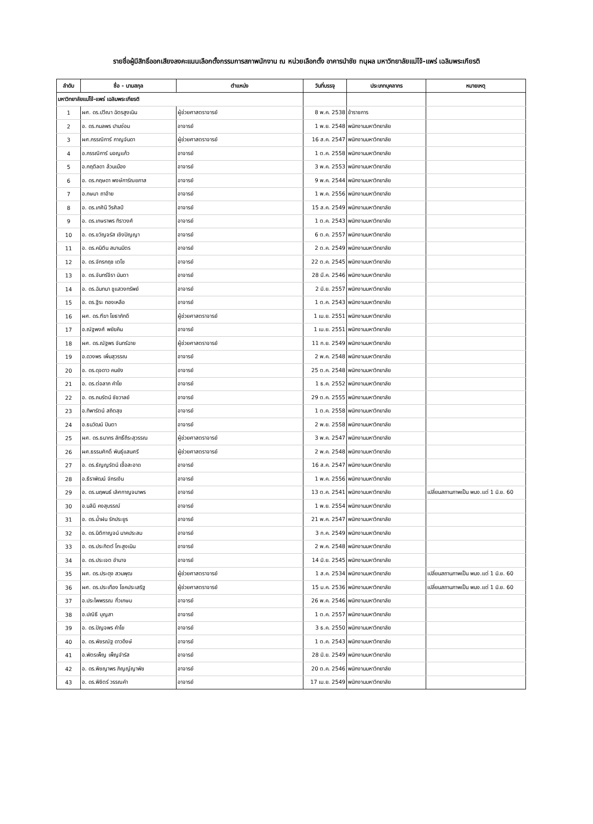รายชื่อผู้มีสิทธิ์ออกเสียงลงคะแนนเลือกตั้งกรรมการสภาพนักงาน ณ หน่วยเลือกตั้ง อาคารนำชัย ทนุผล มหาวิทยาลัยแม่โจ้-แพร่ เฉลิมพระเกียรติ
| ลำดับ | ชื่อ - นามสกุล | ตำแหน่ง | วันที่บรรจุ | ประเภทบุคลากร | หมายเหตุ |
| --- | --- | --- | --- | --- | --- |
| มหาวิทยาลัยแม่โจ้-แพร่ เฉลิมพระเกียรติ | | | | | |
| 1 | ผศ. ดร.ปวีณา ฉัตรสูงเนิน | ผู้ช่วยศาสตราจารย์ | 8 พ.ค. 2538 | ข้าราชการ | |
| 2 | อ. ดร.กมลพร ปานง่อม | อาจารย์ | 1 พ.ย. 2548 | พนักงานมหาวิทยาลัย | |
| 3 | ผศ.กรรณิการ์ กาญจันดา | ผู้ช่วยศาสตราจารย์ | 16 ส.ค. 2547 | พนักงานมหาวิทยาลัย | |
| 4 | อ.กรรณิการ์ มอญแก้ว | อาจารย์ | 1 ต.ค. 2558 | พนักงานมหาวิทยาลัย | |
| 5 | อ.กฤติลดา ล้วนเมือง | อาจารย์ | 3 พ.ค. 2553 | พนักงานมหาวิทยาลัย | |
| 6 | อ. ดร.กฤษดา พงษ์การัณยภาส | อาจารย์ | 9 พ.ค. 2544 | พนักงานมหาวิทยาลัย | |
| 7 | อ.กษมา ถาอ้าย | อาจารย์ | 1 พ.ค. 2556 | พนักงานมหาวิทยาลัย | |
| 8 | อ. ดร.เกศินี วีรศิลป์ | อาจารย์ | 15 ส.ค. 2549 | พนักงานมหาวิทยาลัย | |
| 9 | อ. ดร.เกษราพร ทิราวงศ์ | อาจารย์ | 1 ต.ค. 2543 | พนักงานมหาวิทยาลัย | |
| 10 | อ. ดร.ขวัญจรัส เชิงปัญญา | อาจารย์ | 6 ต.ค. 2557 | พนักงานมหาวิทยาลัย | |
| 11 | อ. ดร.คนิติน สมานมิตร | อาจารย์ | 2 ต.ค. 2549 | พนักงานมหาวิทยาลัย | |
| 12 | อ. ดร.จักรกฤช เตโช | อาจารย์ | 22 ต.ค. 2545 | พนักงานมหาวิทยาลัย | |
| 13 | อ. ดร.จันทร์จิรา นันตา | อาจารย์ | 28 มี.ค. 2546 | พนักงานมหาวิทยาลัย | |
| 14 | อ. ดร.ฉันทนา ชูแสวงทรัพย์ | อาจารย์ | 2 มิ.ย. 2557 | พนักงานมหาวิทยาลัย | |
| 15 | อ. ดร.ฐิระ ทองเหลือ | อาจารย์ | 1 ต.ค. 2543 | พนักงานมหาวิทยาลัย | |
| 16 | ผศ. ดร.ฑีฆา โยธาภักดี | ผู้ช่วยศาสตราจารย์ | 1 เม.ย. 2551 | พนักงานมหาวิทยาลัย | |
| 17 | อ.ณัฐพงศ์ พยัฆคิน | อาจารย์ | 1 เม.ย. 2551 | พนักงานมหาวิทยาลัย | |
| 18 | ผศ. ดร.ณัฐพร จันทร์ฉาย | ผู้ช่วยศาสตราจารย์ | 11 ก.ย. 2549 | พนักงานมหาวิทยาลัย | |
| 19 | อ.ดวงพร เพิ่มสุวรรณ | อาจารย์ | 2 พ.ค. 2548 | พนักงานมหาวิทยาลัย | |
| 20 | อ. ดร.ดุจดาว คนยัง | อาจารย์ | 25 ต.ค. 2548 | พนักงานมหาวิทยาลัย | |
| 21 | อ. ดร.ต่อลาภ คำโย | อาจารย์ | 1 ธ.ค. 2552 | พนักงานมหาวิทยาลัย | |
| 22 | อ. ดร.ถมรัตน์ ชัชวาลย์ | อาจารย์ | 29 ต.ค. 2555 | พนักงานมหาวิทยาลัย | |
| 23 | อ.ทิพารัตน์ สถิตสุข | อาจารย์ | 1 ต.ค. 2558 | พนักงานมหาวิทยาลัย | |
| 24 | อ.ธนวัฒน์ ปินตา | อาจารย์ | 2 พ.ย. 2558 | พนักงานมหาวิทยาลัย | |
| 25 | ผศ. ดร.ธนากร ลัทธิ์ถีระสุวรรณ | ผู้ช่วยศาสตราจารย์ | 3 พ.ค. 2547 | พนักงานมหาวิทยาลัย | |
| 26 | ผศ.ธรรมศักดิ์ พันธุ์แสนศรี | ผู้ช่วยศาสตราจารย์ | 2 พ.ค. 2548 | พนักงานมหาวิทยาลัย | |
| 27 | อ. ดร.ธัญญรัตน์ เชื้อสะอาด | อาจารย์ | 16 ส.ค. 2547 | พนักงานมหาวิทยาลัย | |
| 28 | อ.ธีราพัฒน์ จักรเงิน | อาจารย์ | 1 พ.ค. 2556 | พนักงานมหาวิทยาลัย | |
| 29 | อ. ดร.นฤพนธ์ เลิศกาญจนาพร | อาจารย์ | 13 ต.ค. 2541 | พนักงานมหาวิทยาลัย | เปลี่ยนสถานภาพเป็น พนง.แต่ 1 มิ.ย. 60 |
| 30 | อ.นลินี คงสุบรรณ์ | อาจารย์ | 1 พ.ย. 2554 | พนักงานมหาวิทยาลัย | |
| 31 | อ. ดร.น้ำฝน รักประยูร | อาจารย์ | 21 พ.ค. 2547 | พนักงานมหาวิทยาลัย | |
| 32 | อ. ดร.นิติกาญจน์ นาคประสม | อาจารย์ | 3 ก.ค. 2549 | พนักงานมหาวิทยาลัย | |
| 33 | อ. ดร.ประกิตต์ โกะสูงเนิน | อาจารย์ | 2 พ.ค. 2548 | พนักงานมหาวิทยาลัย | |
| 34 | อ. ดร.ประเจต อำนาจ | อาจารย์ | 14 มิ.ย. 2545 | พนักงานมหาวิทยาลัย | |
| 35 | ผศ. ดร.ประดุง สวนพุฒ | ผู้ช่วยศาสตราจารย์ | 1 ส.ค. 2534 | พนักงานมหาวิทยาลัย | เปลี่ยนสถานภาพเป็น พนง.แต่ 1 มิ.ย. 60 |
| 36 | ผศ. ดร.ประเทือง โชคประเสริฐ | ผู้ช่วยศาสตราจารย์ | 15 ม.ค. 2536 | พนักงานมหาวิทยาลัย | เปลี่ยนสถานภาพเป็น พนง.แต่ 1 มิ.ย. 60 |
| 37 | อ.ประไพพรรณ กิ๋วเกษม | อาจารย์ | 26 พ.ค. 2546 | พนักงานมหาวิทยาลัย | |
| 38 | อ.ปณิธี บุญสา | อาจารย์ | 1 ต.ค. 2557 | พนักงานมหาวิทยาลัย | |
| 39 | อ. ดร.ปัญจพร คำโย | อาจารย์ | 3 ธ.ค. 2550 | พนักงานมหาวิทยาลัย | |
| 40 | อ. ดร.พัชรณัฐ ดาวดึงษ์ | อาจารย์ | 1 ต.ค. 2543 | พนักงานมหาวิทยาลัย | |
| 41 | อ.พัตรเพ็ญ เพ็ญจำรัส | อาจารย์ | 28 มิ.ย. 2549 | พนักงานมหาวิทยาลัย | |
| 42 | อ. ดร.พิชญาพร ภิญญ์ญาพัช | อาจารย์ | 20 ต.ค. 2546 | พนักงานมหาวิทยาลัย | |
| 43 | อ. ดร.พิชิตร์ วรรณคำ | อาจารย์ | 17 เม.ย. 2549 | พนักงานมหาวิทยาลัย | |